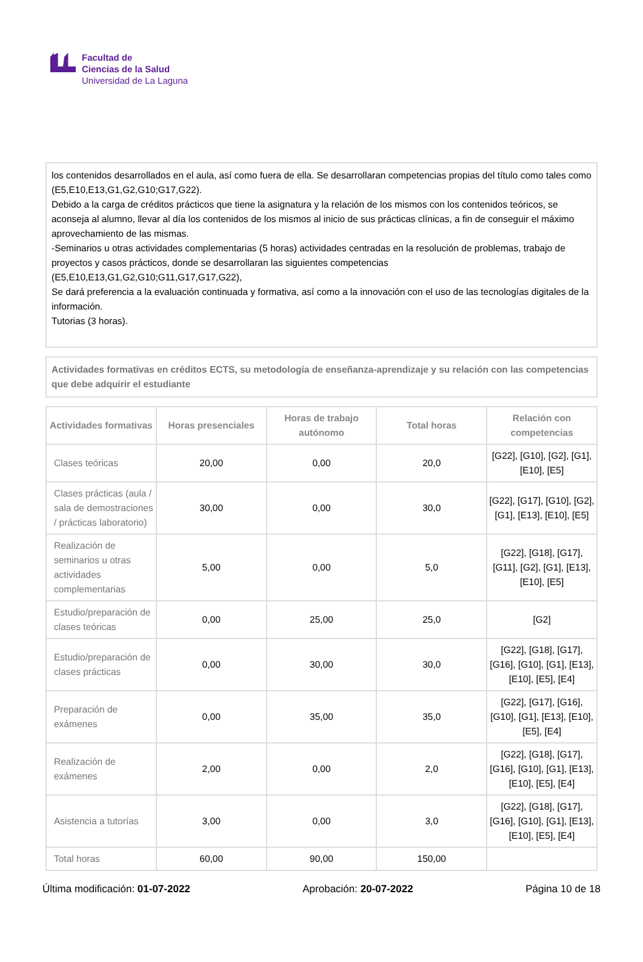Facultad de
Ciencias de la Salud
Universidad de La Laguna
los contenidos desarrollados en el aula, así como fuera de ella. Se desarrollaran competencias propias del título como tales como (E5,E10,E13,G1,G2,G10;G17,G22).
Debido a la carga de créditos prácticos que tiene la asignatura y la relación de los mismos con los contenidos teóricos, se aconseja al alumno, llevar al día los contenidos de los mismos al inicio de sus prácticas clínicas, a fin de conseguir el máximo aprovechamiento de las mismas.
-Seminarios u otras actividades complementarias (5 horas) actividades centradas en la resolución de problemas, trabajo de proyectos y casos prácticos, donde se desarrollaran las siguientes competencias
(E5,E10,E13,G1,G2,G10;G11,G17,G17,G22),
Se dará preferencia a la evaluación continuada y formativa, así como a la innovación con el uso de las tecnologías digitales de la información.
Tutorias (3 horas).
Actividades formativas en créditos ECTS, su metodología de enseñanza-aprendizaje y su relación con las competencias que debe adquirir el estudiante
| Actividades formativas | Horas presenciales | Horas de trabajo autónomo | Total horas | Relación con competencias |
| --- | --- | --- | --- | --- |
| Clases teóricas | 20,00 | 0,00 | 20,0 | [G22], [G10], [G2], [G1], [E10], [E5] |
| Clases prácticas (aula / sala de demostraciones / prácticas laboratorio) | 30,00 | 0,00 | 30,0 | [G22], [G17], [G10], [G2], [G1], [E13], [E10], [E5] |
| Realización de seminarios u otras actividades complementarias | 5,00 | 0,00 | 5,0 | [G22], [G18], [G17], [G11], [G2], [G1], [E13], [E10], [E5] |
| Estudio/preparación de clases teóricas | 0,00 | 25,00 | 25,0 | [G2] |
| Estudio/preparación de clases prácticas | 0,00 | 30,00 | 30,0 | [G22], [G18], [G17], [G16], [G10], [G1], [E13], [E10], [E5], [E4] |
| Preparación de exámenes | 0,00 | 35,00 | 35,0 | [G22], [G17], [G16], [G10], [G1], [E13], [E10], [E5], [E4] |
| Realización de exámenes | 2,00 | 0,00 | 2,0 | [G22], [G18], [G17], [G16], [G10], [G1], [E13], [E10], [E5], [E4] |
| Asistencia a tutorías | 3,00 | 0,00 | 3,0 | [G22], [G18], [G17], [G16], [G10], [G1], [E13], [E10], [E5], [E4] |
| Total horas | 60,00 | 90,00 | 150,00 | |
Última modificación: 01-07-2022 Aprobación: 20-07-2022 Página 10 de 18